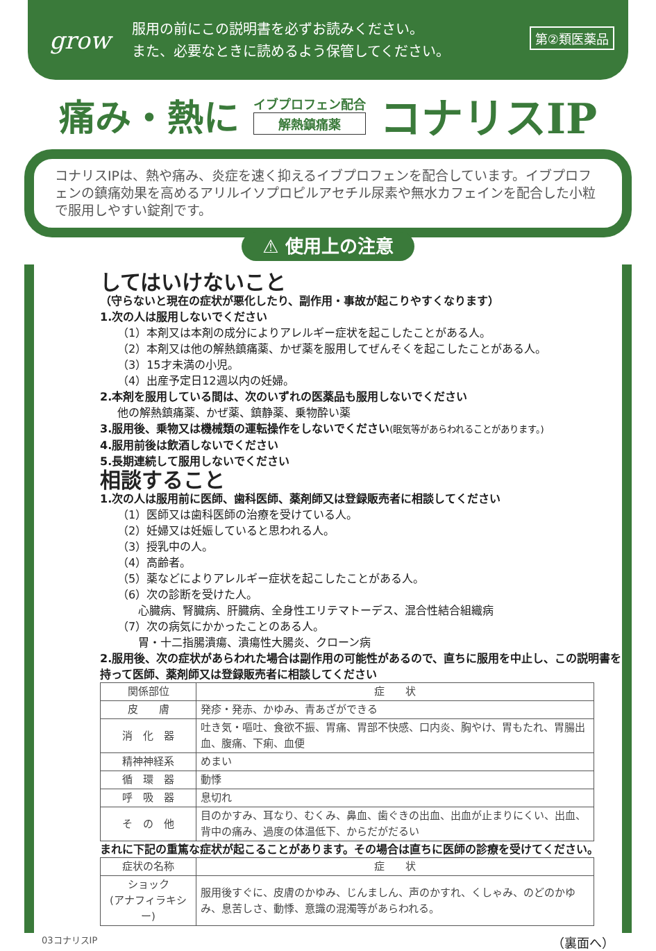grow
服用の前にこの説明書を必ずお読みください。
また、必要なときに読めるよう保管してください。
第②類医薬品
痛み・熱に
イブプロフェン配合
解熱鎮痛薬
コナリスIP
コナリスIPは、熱や痛み、炎症を速く抑えるイブプロフェンを配合しています。イブプロフェンの鎮痛効果を高めるアリルイソプロピルアセチル尿素や無水カフェインを配合した小粒で服用しやすい錠剤です。
⚠ 使用上の注意
してはいけないこと
（守らないと現在の症状が悪化したり、副作用・事故が起こりやすくなります）
1.次の人は服用しないでください
（1）本剤又は本剤の成分によりアレルギー症状を起こしたことがある人。
（2）本剤又は他の解熱鎮痛薬、かぜ薬を服用してぜんそくを起こしたことがある人。
（3）15才未満の小児。
（4）出産予定日12週以内の妊婦。
2.本剤を服用している間は、次のいずれの医薬品も服用しないでください
他の解熱鎮痛薬、かぜ薬、鎮静薬、乗物酔い薬
3.服用後、乗物又は機械類の運転操作をしないでください(眠気等があらわれることがあります。)
4.服用前後は飲酒しないでください
5.長期連続して服用しないでください
相談すること
1.次の人は服用前に医師、歯科医師、薬剤師又は登録販売者に相談してください
（1）医師又は歯科医師の治療を受けている人。
（2）妊婦又は妊娠していると思われる人。
（3）授乳中の人。
（4）高齢者。
（5）薬などによりアレルギー症状を起こしたことがある人。
（6）次の診断を受けた人。
心臓病、腎臓病、肝臓病、全身性エリテマトーデス、混合性結合組織病
（7）次の病気にかかったことのある人。
胃・十二指腸潰瘍、潰瘍性大腸炎、クローン病
2.服用後、次の症状があらわれた場合は副作用の可能性があるので、直ちに服用を中止し、この説明書を持って医師、薬剤師又は登録販売者に相談してください
| 関係部位 | 症 状 |
| --- | --- |
| 皮 膚 | 発疹・発赤、かゆみ、青あざができる |
| 消 化 器 | 吐き気・嘔吐、食欲不振、胃痛、胃部不快感、口内炎、胸やけ、胃もたれ、胃腸出血、腹痛、下痢、血便 |
| 精神神経系 | めまい |
| 循 環 器 | 動悸 |
| 呼 吸 器 | 息切れ |
| そ の 他 | 目のかすみ、耳なり、むくみ、鼻血、歯ぐきの出血、出血が止まりにくい、出血、背中の痛み、過度の体温低下、からだがだるい |
まれに下記の重篤な症状が起こることがあります。その場合は直ちに医師の診療を受けてください。
| 症状の名称 | 症 状 |
| --- | --- |
| ショック (アナフィラキシー) | 服用後すぐに、皮膚のかゆみ、じんましん、声のかすれ、くしゃみ、のどのかゆみ、息苦しさ、動悸、意識の混濁等があらわれる。 |
03コナリスIP （裏面へ）